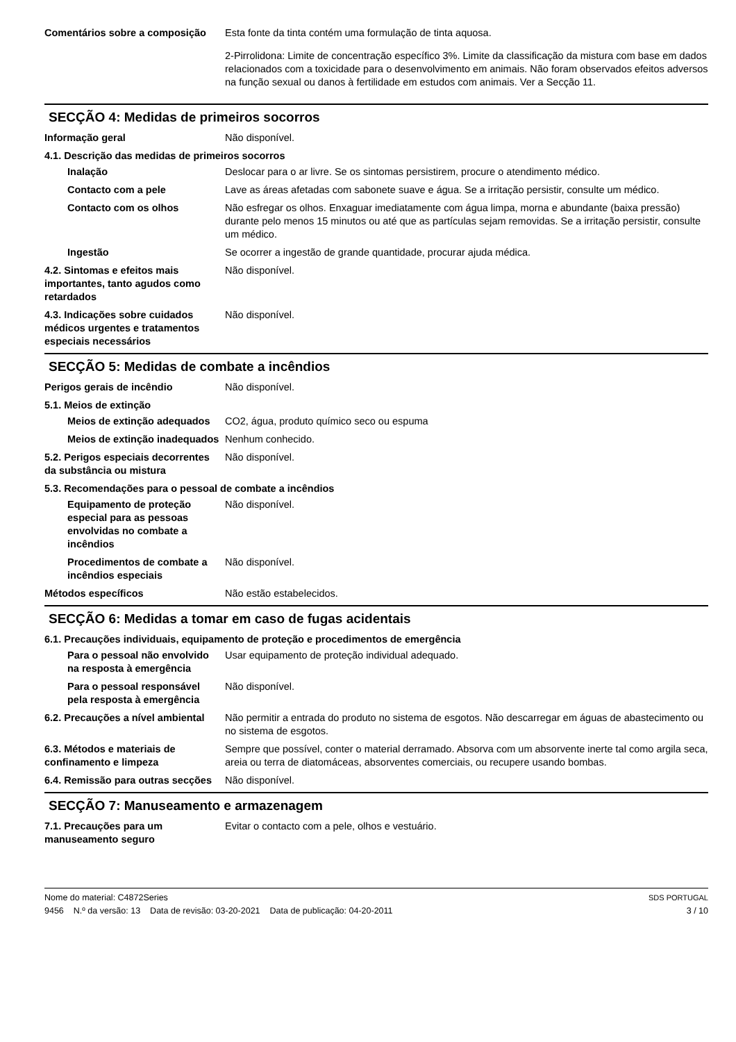Comentários sobre a composição
Esta fonte da tinta contém uma formulação de tinta aquosa.
2-Pirrolidona: Limite de concentração específico 3%. Limite da classificação da mistura com base em dados relacionados com a toxicidade para o desenvolvimento em animais. Não foram observados efeitos adversos na função sexual ou danos à fertilidade em estudos com animais. Ver a Secção 11.
SECÇÃO 4: Medidas de primeiros socorros
Informação geral Não disponível.
4.1. Descrição das medidas de primeiros socorros
Inalação Deslocar para o ar livre. Se os sintomas persistirem, procure o atendimento médico.
Contacto com a pele Lave as áreas afetadas com sabonete suave e água. Se a irritação persistir, consulte um médico.
Contacto com os olhos Não esfregar os olhos. Enxaguar imediatamente com água limpa, morna e abundante (baixa pressão) durante pelo menos 15 minutos ou até que as partículas sejam removidas. Se a irritação persistir, consulte um médico.
Ingestão Se ocorrer a ingestão de grande quantidade, procurar ajuda médica.
4.2. Sintomas e efeitos mais importantes, tanto agudos como retardados
Não disponível.
4.3. Indicações sobre cuidados médicos urgentes e tratamentos especiais necessários
Não disponível.
SECÇÃO 5: Medidas de combate a incêndios
Perigos gerais de incêndio Não disponível.
5.1. Meios de extinção
Meios de extinção adequados CO2, água, produto químico seco ou espuma
Meios de extinção inadequados Nenhum conhecido.
5.2. Perigos especiais decorrentes da substância ou mistura
Não disponível.
5.3. Recomendações para o pessoal de combate a incêndios
Equipamento de proteção especial para as pessoas envolvidas no combate a incêndios
Não disponível.
Procedimentos de combate a incêndios especiais
Não disponível.
Métodos específicos Não estão estabelecidos.
SECÇÃO 6: Medidas a tomar em caso de fugas acidentais
6.1. Precauções individuais, equipamento de proteção e procedimentos de emergência
Para o pessoal não envolvido na resposta à emergência
Usar equipamento de proteção individual adequado.
Para o pessoal responsável pela resposta à emergência
Não disponível.
6.2. Precauções a nível ambiental
Não permitir a entrada do produto no sistema de esgotos. Não descarregar em águas de abastecimento ou no sistema de esgotos.
6.3. Métodos e materiais de confinamento e limpeza
Sempre que possível, conter o material derramado. Absorva com um absorvente inerte tal como argila seca, areia ou terra de diatomáceas, absorventes comerciais, ou recupere usando bombas.
6.4. Remissão para outras secções
Não disponível.
SECÇÃO 7: Manuseamento e armazenagem
7.1. Precauções para um manuseamento seguro
Evitar o contacto com a pele, olhos e vestuário.
Nome do material: C4872Series
9456 N.º da versão: 13 Data de revisão: 03-20-2021 Data de publicação: 04-20-2011
SDS PORTUGAL
3 / 10